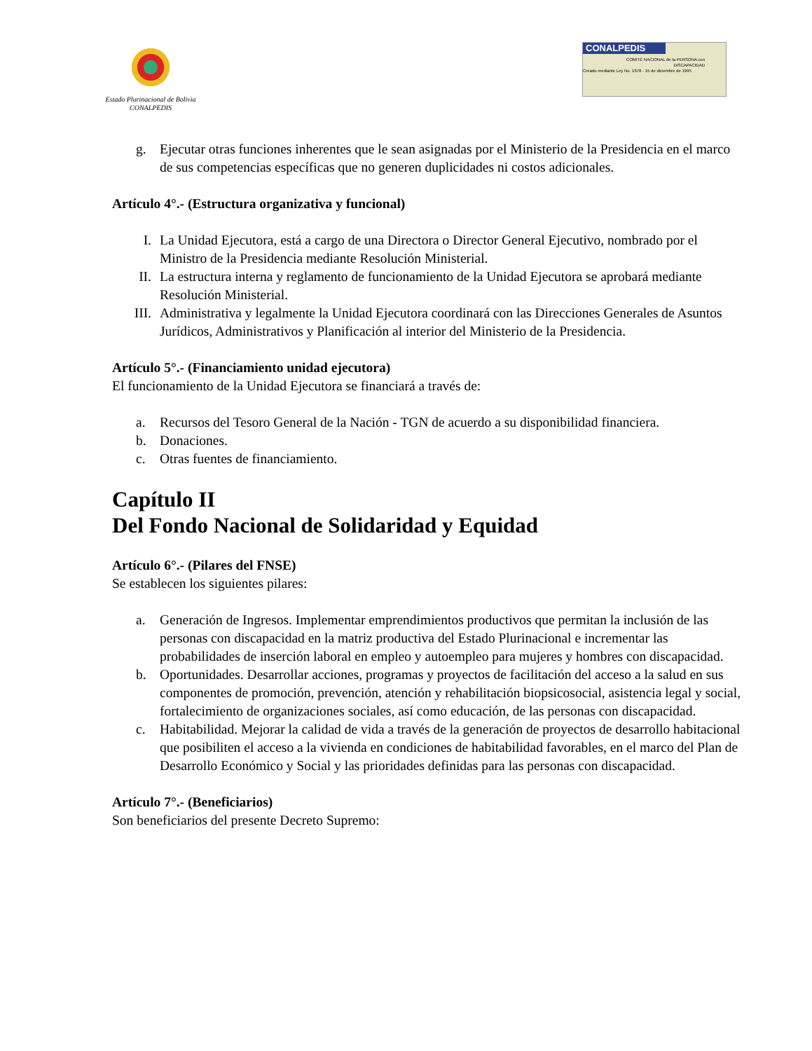Estado Plurinacional de Bolivia
CONALPEDIS
CONALPEDIS
COMITÉ NACIONAL de la PERSONA con DISCAPACIDAD
Creado mediante Ley No. 1678 - 15 de diciembre de 1995
g. Ejecutar otras funciones inherentes que le sean asignadas por el Ministerio de la Presidencia en el marco de sus competencias específicas que no generen duplicidades ni costos adicionales.
Artículo 4°.- (Estructura organizativa y funcional)
I. La Unidad Ejecutora, está a cargo de una Directora o Director General Ejecutivo, nombrado por el Ministro de la Presidencia mediante Resolución Ministerial.
II. La estructura interna y reglamento de funcionamiento de la Unidad Ejecutora se aprobará mediante Resolución Ministerial.
III. Administrativa y legalmente la Unidad Ejecutora coordinará con las Direcciones Generales de Asuntos Jurídicos, Administrativos y Planificación al interior del Ministerio de la Presidencia.
Artículo 5°.- (Financiamiento unidad ejecutora)
El funcionamiento de la Unidad Ejecutora se financiará a través de:
a. Recursos del Tesoro General de la Nación - TGN de acuerdo a su disponibilidad financiera.
b. Donaciones.
c. Otras fuentes de financiamiento.
Capítulo II
Del Fondo Nacional de Solidaridad y Equidad
Artículo 6°.- (Pilares del FNSE)
Se establecen los siguientes pilares:
a. Generación de Ingresos. Implementar emprendimientos productivos que permitan la inclusión de las personas con discapacidad en la matriz productiva del Estado Plurinacional e incrementar las probabilidades de inserción laboral en empleo y autoempleo para mujeres y hombres con discapacidad.
b. Oportunidades. Desarrollar acciones, programas y proyectos de facilitación del acceso a la salud en sus componentes de promoción, prevención, atención y rehabilitación biopsicosocial, asistencia legal y social, fortalecimiento de organizaciones sociales, así como educación, de las personas con discapacidad.
c. Habitabilidad. Mejorar la calidad de vida a través de la generación de proyectos de desarrollo habitacional que posibiliten el acceso a la vivienda en condiciones de habitabilidad favorables, en el marco del Plan de Desarrollo Económico y Social y las prioridades definidas para las personas con discapacidad.
Artículo 7°.- (Beneficiarios)
Son beneficiarios del presente Decreto Supremo: